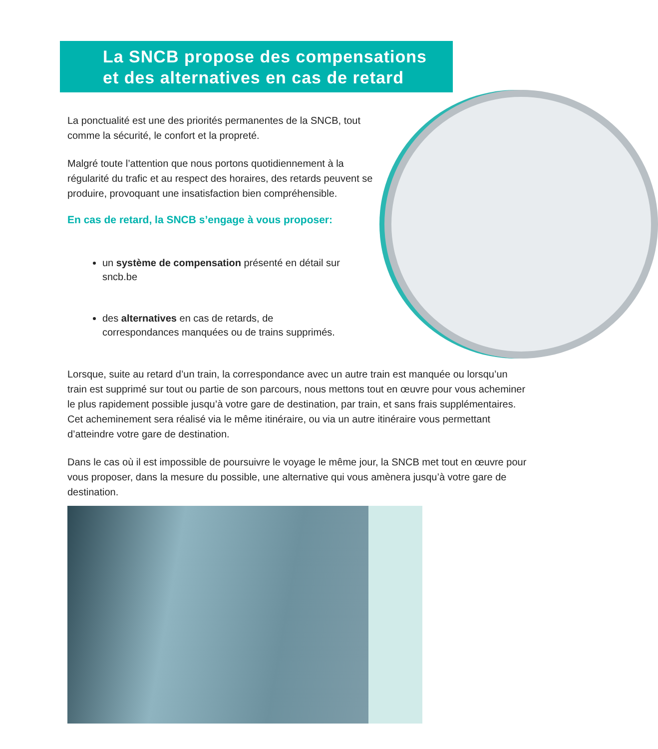La SNCB propose des compensations
et des alternatives en cas de retard
La ponctualité est une des priorités permanentes de la SNCB, tout comme la sécurité, le confort et la propreté.
Malgré toute l’attention que nous portons quotidiennement à la régularité du trafic et au respect des horaires, des retards peuvent se produire, provoquant une insatisfaction bien compréhensible.
En cas de retard, la SNCB s’engage à vous proposer:
un système de compensation présenté en détail sur sncb.be
des alternatives en cas de retards, de correspondances manquées ou de trains supprimés.
Lorsque, suite au retard d’un train, la correspondance avec un autre train est manquée ou lorsqu’un train est supprimé sur tout ou partie de son parcours, nous mettons tout en œuvre pour vous acheminer le plus rapidement possible jusqu’à votre gare de destination, par train, et sans frais supplémentaires. Cet acheminement sera réalisé via le même itinéraire, ou via un autre itinéraire vous permettant d’atteindre votre gare de destination.
Dans le cas où il est impossible de poursuivre le voyage le même jour, la SNCB met tout en œuvre pour vous proposer, dans la mesure du possible, une alternative qui vous amènera jusqu’à votre gare de destination.